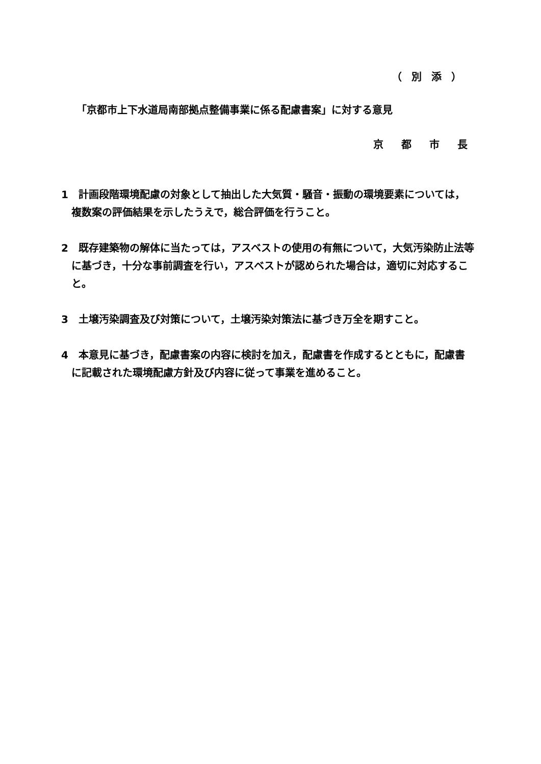（ 別 添 ）
「京都市上下水道局南部拠点整備事業に係る配慮書案」に対する意見
京 都 市 長
1　計画段階環境配慮の対象として抽出した大気質・騒音・振動の環境要素については，複数案の評価結果を示したうえで，総合評価を行うこと。
2　既存建築物の解体に当たっては，アスベストの使用の有無について，大気汚染防止法等に基づき，十分な事前調査を行い，アスベストが認められた場合は，適切に対応すること。
3　土壌汚染調査及び対策について，土壌汚染対策法に基づき万全を期すこと。
4　本意見に基づき，配慮書案の内容に検討を加え，配慮書を作成するとともに，配慮書に記載された環境配慮方針及び内容に従って事業を進めること。